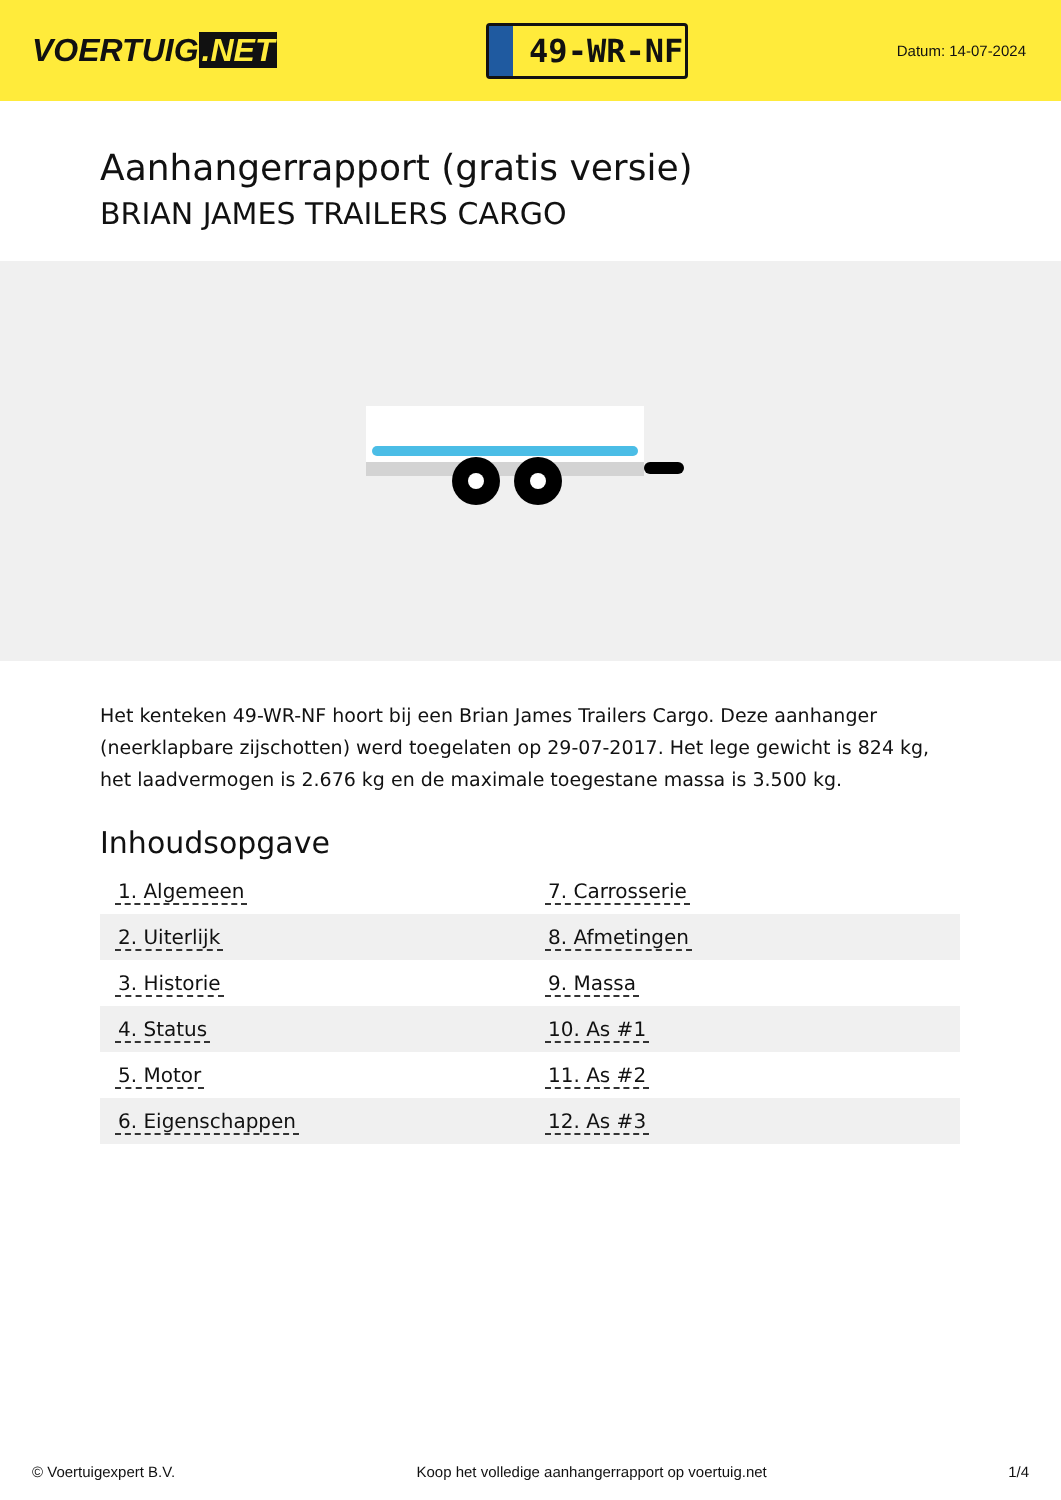VOERTUIG.NET
49-WR-NF
Datum: 14-07-2024
Aanhangerrapport (gratis versie)
BRIAN JAMES TRAILERS CARGO
Het kenteken 49-WR-NF hoort bij een Brian James Trailers Cargo. Deze aanhanger (neerklapbare zijschotten) werd toegelaten op 29-07-2017. Het lege gewicht is 824 kg, het laadvermogen is 2.676 kg en de maximale toegestane massa is 3.500 kg.
Inhoudsopgave
| 1. Algemeen | 7. Carrosserie |
| 2. Uiterlijk | 8. Afmetingen |
| 3. Historie | 9. Massa |
| 4. Status | 10. As #1 |
| 5. Motor | 11. As #2 |
| 6. Eigenschappen | 12. As #3 |
© Voertuigexpert B.V. Koop het volledige aanhangerrapport op voertuig.net 1/4